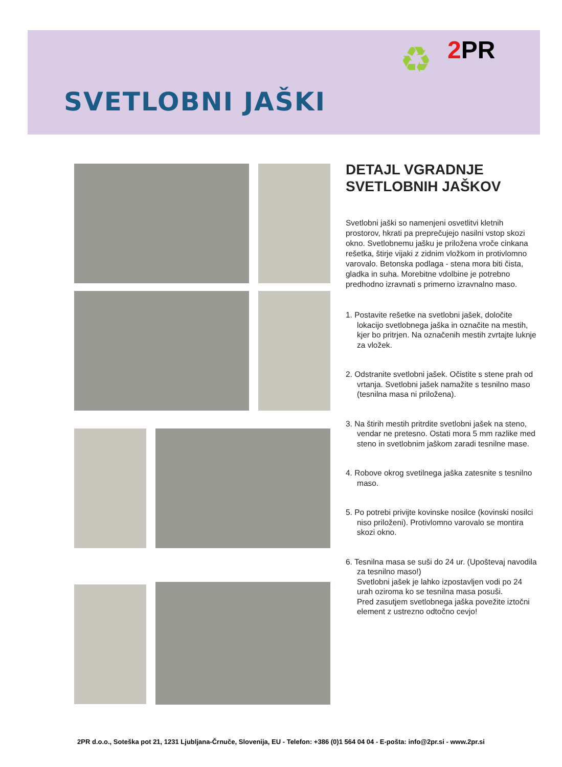♻ 2 PR
SVETLOBNI JAŠKI
DETAJL VGRADNJE
SVETLOBNIH JAŠKOV
Svetlobni jaški so namenjeni osvetlitvi kletnih prostorov, hkrati pa preprečujejo nasilni vstop skozi okno. Svetlobnemu jašku je priložena vroče cinkana rešetka, štirje vijaki z zidnim vložkom in protivlomno varovalo. Betonska podlaga - stena mora biti čista, gladka in suha. Morebitne vdolbine je potrebno predhodno izravnati s primerno izravnalno maso.
1. Postavite rešetke na svetlobni jašek, določite lokacijo svetlobnega jaška in označite na mestih, kjer bo pritrjen. Na označenih mestih zvrtajte luknje za vložek.
2. Odstranite svetlobni jašek. Očistite s stene prah od vrtanja. Svetlobni jašek namažite s tesnilno maso (tesnilna masa ni priložena).
3. Na štirih mestih pritrdite svetlobni jašek na steno, vendar ne pretesno. Ostati mora 5 mm razlike med steno in svetlobnim jaškom zaradi tesnilne mase.
4. Robove okrog svetilnega jaška zatesnite s tesnilno maso.
5. Po potrebi privijte kovinske nosilce (kovinski nosilci niso priloženi). Protivlomno varovalo se montira skozi okno.
6. Tesnilna masa se suši do 24 ur. (Upoštevaj navodila za tesnilno maso!)
Svetlobni jašek je lahko izpostavljen vodi po 24 urah oziroma ko se tesnilna masa posuši.
Pred zasutjem svetlobnega jaška povežite iztočni element z ustrezno odtočno cevjo!
2PR d.o.o., Soteška pot 21, 1231 Ljubljana-Črnuče, Slovenija, EU - Telefon: +386 (0)1 564 04 04 - E-pošta: info@2pr.si - www.2pr.si